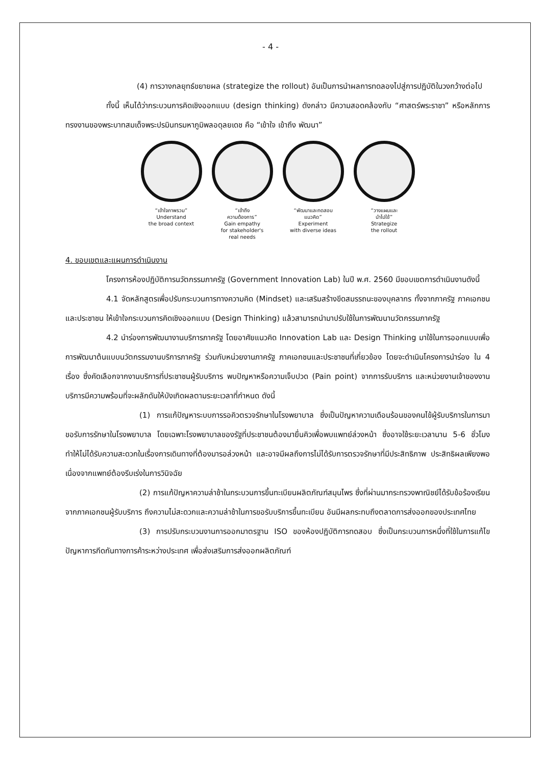- 4 -
(4) การวางกลยุทธ์ขยายผล (strategize the rollout) อันเป็นการนำผลการทดลองไปสู่การปฏิบัติในวงกว้างต่อไป
ทั้งนี้ เห็นได้ว่ากระบวนการคิดเชิงออกแบบ (design thinking) ดังกล่าว มีความสอดคล้องกับ “ศาสตร์พระราชา” หรือหลักการทรงงานของพระบาทสมเด็จพระปรมินทรมหาภูมิพลอดุลยเดช คือ “เข้าใจ เข้าถึง พัฒนา”
“เข้าใจภาพรวม”
Understand
the broad context
“เข้าถึง
ความต้องการ”
Gain empathy
for stakeholder's
real needs
“พัฒนาและทดสอบ
แนวคิด”
Experiment
with diverse ideas
“วางแผนและ
นำไปใช้”
Strategize
the rollout
4. ขอบเขตและแผนการดำเนินงาน
โครงการห้องปฏิบัติการนวัตกรรมภาครัฐ (Government Innovation Lab) ในปี พ.ศ. 2560 มีขอบเขตการดำเนินงานดังนี้
4.1 จัดหลักสูตรเพื่อปรับกระบวนการทางความคิด (Mindset) และเสริมสร้างขีดสมรรถนะของบุคลากร ทั้งจากภาครัฐ ภาคเอกชนและประชาชน ให้เข้าใจกระบวนการคิดเชิงออกแบบ (Design Thinking) แล้วสามารถนำมาปรับใช้ในการพัฒนานวัตกรรมภาครัฐ
4.2 นำร่องการพัฒนางานบริการภาครัฐ โดยอาศัยแนวคิด Innovation Lab และ Design Thinking มาใช้ในการออกแบบเพื่อการพัฒนาต้นแบบนวัตกรรมงานบริการภาครัฐ ร่วมกับหน่วยงานภาครัฐ ภาคเอกชนและประชาชนที่เกี่ยวข้อง โดยจะดำเนินโครงการนำร่อง ใน 4 เรื่อง ซึ่งคัดเลือกจากงานบริการที่ประชาชนผู้รับบริการ พบปัญหาหรือความเจ็บปวด (Pain point) จากการรับบริการ และหน่วยงานเจ้าของงานบริการมีความพร้อมที่จะผลักดันให้บังเกิดผลตามระยะเวลาที่กำหนด ดังนี้
(1) การแก้ปัญหาระบบการรอคิวตรวจรักษาในโรงพยาบาล ซึ่งเป็นปัญหาความเดือนร้อนของคนไข้ผู้รับบริการในการมาขอรับการรักษาในโรงพยาบาล โดยเฉพาะโรงพยาบาลของรัฐที่ประชาชนต้องมายื่นคิวเพื่อพบแพทย์ล่วงหน้า ซึ่งอาจใช้ระยะเวลานาน 5-6 ชั่วโมง ทำให้ไม่ได้รับความสะดวกในเรื่องการเดินทางที่ต้องมารอล่วงหน้า และอาจมีผลถึงการไม่ได้รับการตรวจรักษาที่มีประสิทธิภาพ ประสิทธิผลเพียงพอ เนื่องจากแพทย์ต้องรีบเร่งในการวินิจฉัย
(2) การแก้ปัญหาความล่าช้าในกระบวนการขึ้นทะเบียนผลิตภัณฑ์สมุนไพร ซึ่งที่ผ่านมากระทรวงพาณิชย์ได้รับข้อร้องเรียนจากภาคเอกชนผู้รับบริการ ถึงความไม่สะดวกและความล่าช้าในการขอรับบริการขึ้นทะเบียน อันมีผลกระทบถึงตลาดการส่งออกของประเทศไทย
(3) การปรับกระบวนงานการออกมาตรฐาน ISO ของห้องปฏิบัติการทดสอบ ซึ่งเป็นกระบวนการหนึ่งที่ใช้ในการแก้ไขปัญหาการกีดกันทางการค้าระหว่างประเทศ เพื่อส่งเสริมการส่งออกผลิตภัณฑ์